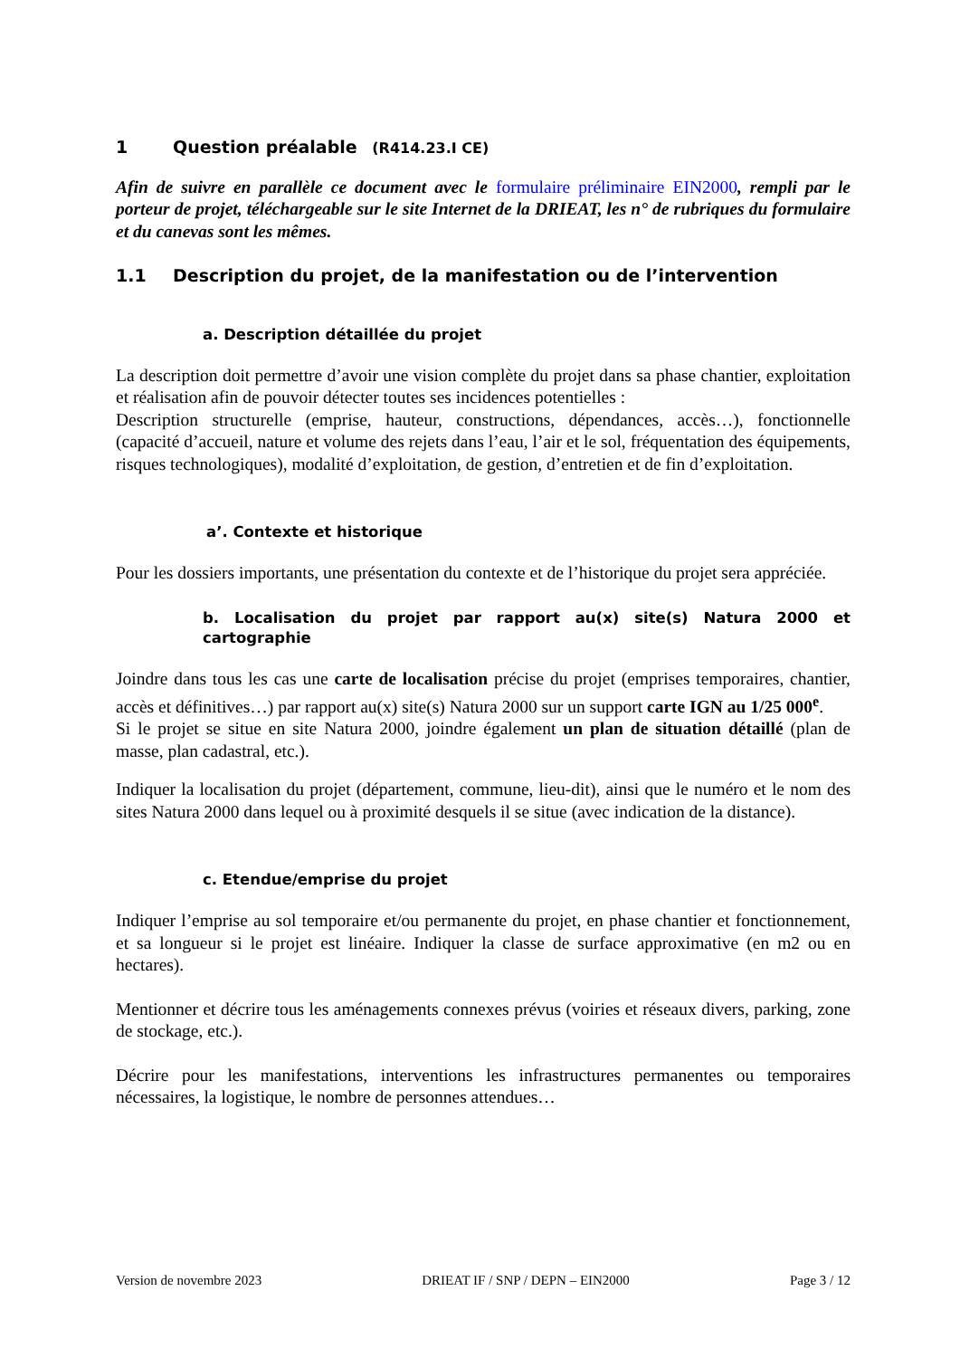1 Question préalable (R414.23.I CE)
Afin de suivre en parallèle ce document avec le formulaire préliminaire EIN2000, rempli par le porteur de projet, téléchargeable sur le site Internet de la DRIEAT, les n° de rubriques du formulaire et du canevas sont les mêmes.
1.1 Description du projet, de la manifestation ou de l’intervention
a. Description détaillée du projet
La description doit permettre d’avoir une vision complète du projet dans sa phase chantier, exploitation et réalisation afin de pouvoir détecter toutes ses incidences potentielles :
Description structurelle (emprise, hauteur, constructions, dépendances, accès…), fonctionnelle (capacité d’accueil, nature et volume des rejets dans l’eau, l’air et le sol, fréquentation des équipements, risques technologiques), modalité d’exploitation, de gestion, d’entretien et de fin d’exploitation.
a’. Contexte et historique
Pour les dossiers importants, une présentation du contexte et de l’historique du projet sera appréciée.
b. Localisation du projet par rapport au(x) site(s) Natura 2000 et cartographie
Joindre dans tous les cas une carte de localisation précise du projet (emprises temporaires, chantier, accès et définitives…) par rapport au(x) site(s) Natura 2000 sur un support carte IGN au 1/25 000<sup>e</sup>.
Si le projet se situe en site Natura 2000, joindre également un plan de situation détaillé (plan de masse, plan cadastral, etc.).
Indiquer la localisation du projet (département, commune, lieu-dit), ainsi que le numéro et le nom des sites Natura 2000 dans lequel ou à proximité desquels il se situe (avec indication de la distance).
c. Etendue/emprise du projet
Indiquer l’emprise au sol temporaire et/ou permanente du projet, en phase chantier et fonctionnement, et sa longueur si le projet est linéaire. Indiquer la classe de surface approximative (en m2 ou en hectares).
Mentionner et décrire tous les aménagements connexes prévus (voiries et réseaux divers, parking, zone de stockage, etc.).
Décrire pour les manifestations, interventions les infrastructures permanentes ou temporaires nécessaires, la logistique, le nombre de personnes attendues…
Version de novembre 2023 DRIEAT IF / SNP / DEPN – EIN2000 Page 3 / 12